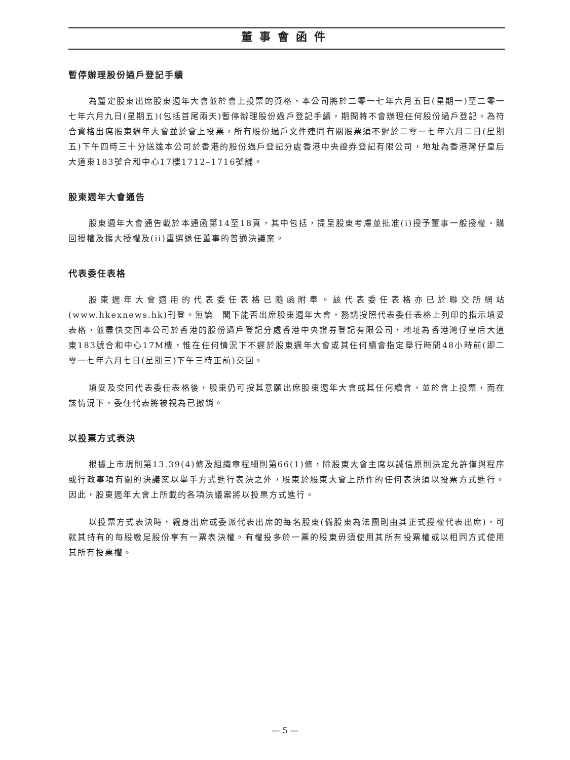董事會函件
暫停辦理股份過戶登記手續
為釐定股東出席股東週年大會並於會上投票的資格，本公司將於二零一七年六月五日(星期一)至二零一七年六月九日(星期五)(包括首尾兩天)暫停辦理股份過戶登記手續，期間將不會辦理任何股份過戶登記。為符合資格出席股東週年大會並於會上投票，所有股份過戶文件連同有關股票須不遲於二零一七年六月二日(星期五)下午四時三十分送達本公司於香港的股份過戶登記分處香港中央證券登記有限公司，地址為香港灣仔皇后大道東183號合和中心17樓1712–1716號舖。
股東週年大會通告
股東週年大會通告載於本通函第14至18頁，其中包括，提呈股東考慮並批准(i)授予董事一般授權、購回授權及擴大授權及(ii)重選退任董事的普通決議案。
代表委任表格
股東週年大會適用的代表委任表格已隨函附奉。該代表委任表格亦已於聯交所網站(www.hkexnews.hk)刊登。無論　閣下能否出席股東週年大會，務請按照代表委任表格上列印的指示填妥表格，並盡快交回本公司於香港的股份過戶登記分處香港中央證券登記有限公司，地址為香港灣仔皇后大道東183號合和中心17M樓，惟在任何情況下不遲於股東週年大會或其任何續會指定舉行時間48小時前(即二零一七年六月七日(星期三)下午三時正前)交回。
填妥及交回代表委任表格後，股東仍可按其意願出席股東週年大會或其任何續會，並於會上投票，而在該情況下，委任代表將被視為已撤銷。
以投票方式表決
根據上市規則第13.39(4)條及組織章程細則第66(1)條，除股東大會主席以誠信原則決定允許僅與程序或行政事項有關的決議案以舉手方式進行表決之外，股東於股東大會上所作的任何表決須以投票方式進行。因此，股東週年大會上所載的各項決議案將以投票方式進行。
以投票方式表決時，親身出席或委派代表出席的每名股東(倘股東為法團則由其正式授權代表出席)，可就其持有的每股繳足股份享有一票表決權。有權投多於一票的股東毋須使用其所有投票權或以相同方式使用其所有投票權。
— 5 —